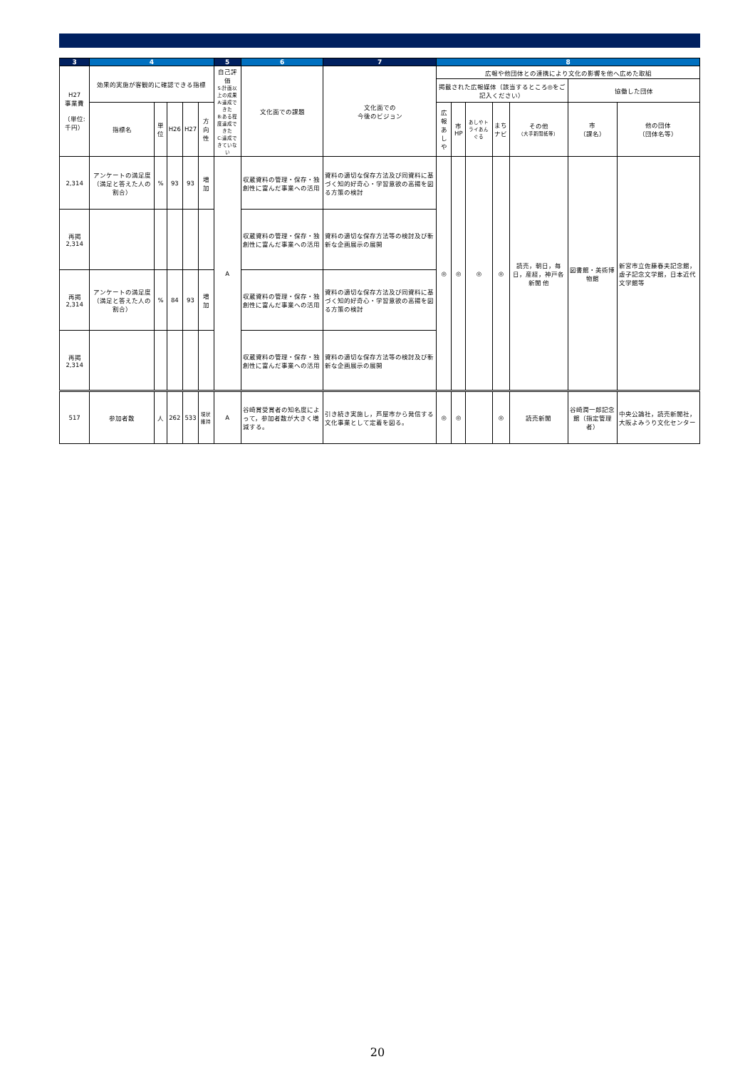| 3 | 4 | | | | | 5 | 6 | 7 | 8 | | | | | | |
| --- | --- | --- | --- | --- | --- | --- | --- | --- | --- | --- | --- | --- | --- | --- | --- |
| H27 事業費 （単位:千円） | 効果的実施が客観的に確認できる指標 | | | | | 自己評価 S:計画以上の成果 A:達成できた B:ある程度達成できた C:達成できていない | 文化面での課題 | 文化面での 今後のビジョン | 広報や他団体との連携により文化の影響を他へ広めた取組 | | | | | | |
| | | | | | | | | | 掲載された広報媒体（該当するところ◎をご記入ください） | | | | | 協働した団体 | |
| | 指標名 | 単位 | H26 | H27 | 方向性 | | | | 広報 あしや | 市HP | あしやトライあんぐる | まちナビ | その他 （大手新聞紙等） | 市 （課名） | 他の団体 （団体名等） |
| 2,314 | アンケートの満足度（満足と答えた人の割合） | % | 93 | 93 | 増加 | A | 収蔵資料の管理・保存・独創性に富んだ事業への活用 | 資料の適切な保存方法及び同資料に基づく知的好奇心・学習意欲の高揚を図る方策の検討 | ◎ | ◎ | ◎ | ◎ | 読売，朝日，毎日，産経，神戸各新聞 他 | 図書館・美術博物館 | 新宮市立佐藤春夫記念館，虚子記念文学館，日本近代文学館等 |
| 再掲 2,314 | | | | | | | 収蔵資料の管理・保存・独創性に富んだ事業への活用 | 資料の適切な保存方法等の検討及び斬新な企画展示の展開 | | | | | | | |
| 再掲 2,314 | アンケートの満足度（満足と答えた人の割合） | % | 84 | 93 | 増加 | | 収蔵資料の管理・保存・独創性に富んだ事業への活用 | 資料の適切な保存方法及び同資料に基づく知的好奇心・学習意欲の高揚を図る方策の検討 | | | | | | | |
| 再掲 2,314 | | | | | | | 収蔵資料の管理・保存・独創性に富んだ事業への活用 | 資料の適切な保存方法等の検討及び斬新な企画展示の展開 | | | | | | | |
| 517 | 参加者数 | 人 | 262 | 533 | 現状維持 | A | 谷崎賞受賞者の知名度によって，参加者数が大きく増減する。 | 引き続き実施し，芦屋市から発信する文化事業として定着を図る。 | ◎ | ◎ | | ◎ | 読売新聞 | 谷崎潤一郎記念館（指定管理者） | 中央公論社，読売新聞社，大阪よみうり文化センター |
20